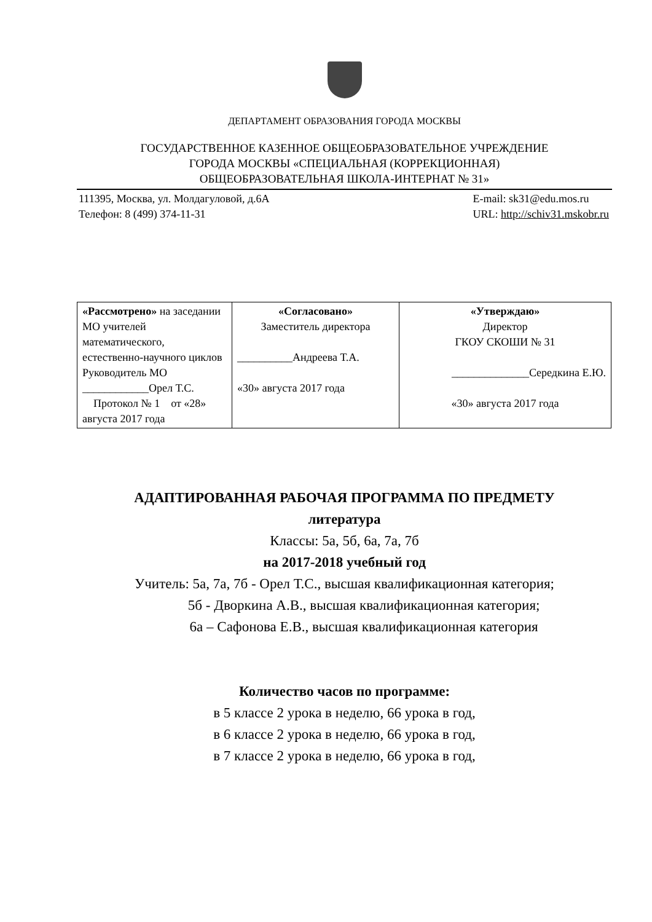ДЕПАРТАМЕНТ ОБРАЗОВАНИЯ ГОРОДА МОСКВЫ
ГОСУДАРСТВЕННОЕ КАЗЕННОЕ ОБЩЕОБРАЗОВАТЕЛЬНОЕ УЧРЕЖДЕНИЕ
ГОРОДА МОСКВЫ «СПЕЦИАЛЬНАЯ (КОРРЕКЦИОННАЯ)
ОБЩЕОБРАЗОВАТЕЛЬНАЯ ШКОЛА-ИНТЕРНАТ № 31»
111395, Москва, ул. Молдагуловой, д.6А
Телефон: 8 (499) 374-11-31
E-mail: sk31@edu.mos.ru
URL: http://schiv31.mskobr.ru
| «Рассмотрено» на заседании МО учителей математического, естественно-научного циклов Руководитель МО ____________Орел Т.С. Протокол № 1 от «28» августа 2017 года | «Согласовано» Заместитель директора __________Андреева Т.А. «30» августа 2017 года | «Утверждаю» Директор ГКОУ СКОШИ № 31 ______________Середкина Е.Ю. «30» августа 2017 года |
АДАПТИРОВАННАЯ РАБОЧАЯ ПРОГРАММА ПО ПРЕДМЕТУ
литература
Классы: 5а, 5б, 6а, 7а, 7б
на 2017-2018 учебный год
Учитель: 5а, 7а, 7б - Орел Т.С., высшая квалификационная категория;
5б - Дворкина А.В., высшая квалификационная категория;
6а – Сафонова Е.В., высшая квалификационная категория
Количество часов по программе:
в 5 классе 2 урока в неделю, 66 урока в год,
в 6 классе 2 урока в неделю, 66 урока в год,
в 7 классе 2 урока в неделю, 66 урока в год,